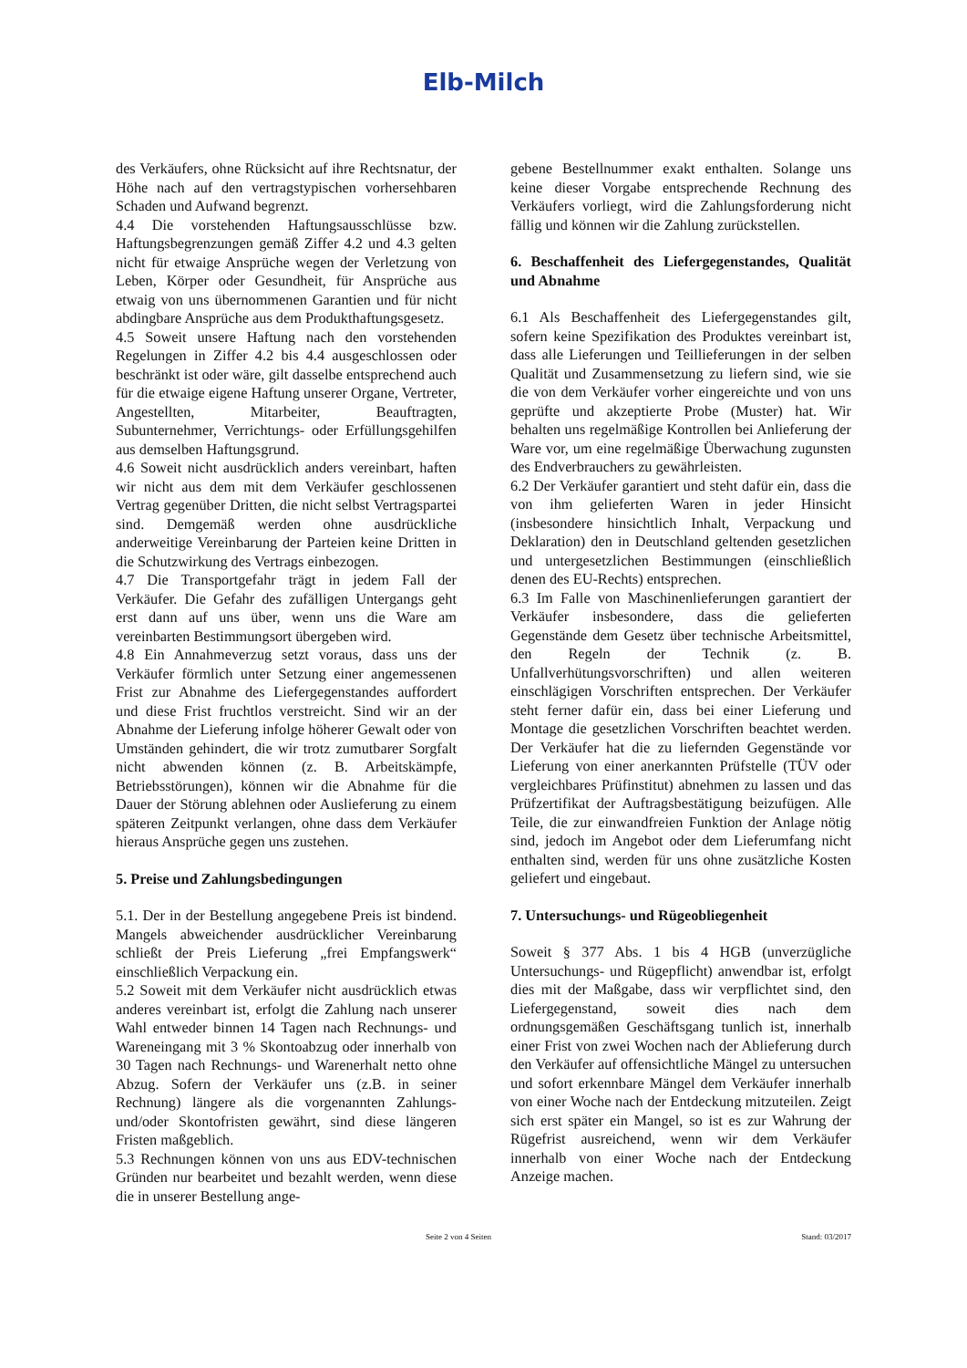Elb-Milch
des Verkäufers, ohne Rücksicht auf ihre Rechtsnatur, der Höhe nach auf den vertragstypischen vorhersehbaren Schaden und Aufwand begrenzt.
4.4 Die vorstehenden Haftungsausschlüsse bzw. Haftungsbegrenzungen gemäß Ziffer 4.2 und 4.3 gelten nicht für etwaige Ansprüche wegen der Verletzung von Leben, Körper oder Gesundheit, für Ansprüche aus etwaig von uns übernommenen Garantien und für nicht abdingbare Ansprüche aus dem Produkthaftungsgesetz.
4.5 Soweit unsere Haftung nach den vorstehenden Regelungen in Ziffer 4.2 bis 4.4 ausgeschlossen oder beschränkt ist oder wäre, gilt dasselbe entsprechend auch für die etwaige eigene Haftung unserer Organe, Vertreter, Angestellten, Mitarbeiter, Beauftragten, Subunternehmer, Verrichtungs- oder Erfüllungsgehilfen aus demselben Haftungsgrund.
4.6 Soweit nicht ausdrücklich anders vereinbart, haften wir nicht aus dem mit dem Verkäufer geschlossenen Vertrag gegenüber Dritten, die nicht selbst Vertragspartei sind. Demgemäß werden ohne ausdrückliche anderweitige Vereinbarung der Parteien keine Dritten in die Schutzwirkung des Vertrags einbezogen.
4.7 Die Transportgefahr trägt in jedem Fall der Verkäufer. Die Gefahr des zufälligen Untergangs geht erst dann auf uns über, wenn uns die Ware am vereinbarten Bestimmungsort übergeben wird.
4.8 Ein Annahmeverzug setzt voraus, dass uns der Verkäufer förmlich unter Setzung einer angemessenen Frist zur Abnahme des Liefergegenstandes auffordert und diese Frist fruchtlos verstreicht. Sind wir an der Abnahme der Lieferung infolge höherer Gewalt oder von Umständen gehindert, die wir trotz zumutbarer Sorgfalt nicht abwenden können (z. B. Arbeitskämpfe, Betriebsstörungen), können wir die Abnahme für die Dauer der Störung ablehnen oder Auslieferung zu einem späteren Zeitpunkt verlangen, ohne dass dem Verkäufer hieraus Ansprüche gegen uns zustehen.
5. Preise und Zahlungsbedingungen
5.1. Der in der Bestellung angegebene Preis ist bindend. Mangels abweichender ausdrücklicher Vereinbarung schließt der Preis Lieferung „frei Empfangswerk“ einschließlich Verpackung ein.
5.2 Soweit mit dem Verkäufer nicht ausdrücklich etwas anderes vereinbart ist, erfolgt die Zahlung nach unserer Wahl entweder binnen 14 Tagen nach Rechnungs- und Wareneingang mit 3 % Skontoabzug oder innerhalb von 30 Tagen nach Rechnungs- und Warenerhalt netto ohne Abzug. Sofern der Verkäufer uns (z.B. in seiner Rechnung) längere als die vorgenannten Zahlungs- und/oder Skontofristen gewährt, sind diese längeren Fristen maßgeblich.
5.3 Rechnungen können von uns aus EDV-technischen Gründen nur bearbeitet und bezahlt werden, wenn diese die in unserer Bestellung ange-
gebene Bestellnummer exakt enthalten. Solange uns keine dieser Vorgabe entsprechende Rechnung des Verkäufers vorliegt, wird die Zahlungsforderung nicht fällig und können wir die Zahlung zurückstellen.
6. Beschaffenheit des Liefergegenstandes, Qualität und Abnahme
6.1 Als Beschaffenheit des Liefergegenstandes gilt, sofern keine Spezifikation des Produktes vereinbart ist, dass alle Lieferungen und Teillieferungen in der selben Qualität und Zusammensetzung zu liefern sind, wie sie die von dem Verkäufer vorher eingereichte und von uns geprüfte und akzeptierte Probe (Muster) hat. Wir behalten uns regelmäßige Kontrollen bei Anlieferung der Ware vor, um eine regelmäßige Überwachung zugunsten des Endverbrauchers zu gewährleisten.
6.2 Der Verkäufer garantiert und steht dafür ein, dass die von ihm gelieferten Waren in jeder Hinsicht (insbesondere hinsichtlich Inhalt, Verpackung und Deklaration) den in Deutschland geltenden gesetzlichen und untergesetzlichen Bestimmungen (einschließlich denen des EU-Rechts) entsprechen.
6.3 Im Falle von Maschinenlieferungen garantiert der Verkäufer insbesondere, dass die gelieferten Gegenstände dem Gesetz über technische Arbeitsmittel, den Regeln der Technik (z. B. Unfallverhütungsvorschriften) und allen weiteren einschlägigen Vorschriften entsprechen. Der Verkäufer steht ferner dafür ein, dass bei einer Lieferung und Montage die gesetzlichen Vorschriften beachtet werden. Der Verkäufer hat die zu liefernden Gegenstände vor Lieferung von einer anerkannten Prüfstelle (TÜV oder vergleichbares Prüfinstitut) abnehmen zu lassen und das Prüfzertifikat der Auftragsbestätigung beizufügen. Alle Teile, die zur einwandfreien Funktion der Anlage nötig sind, jedoch im Angebot oder dem Lieferumfang nicht enthalten sind, werden für uns ohne zusätzliche Kosten geliefert und eingebaut.
7. Untersuchungs- und Rügeobliegenheit
Soweit § 377 Abs. 1 bis 4 HGB (unverzügliche Untersuchungs- und Rügepflicht) anwendbar ist, erfolgt dies mit der Maßgabe, dass wir verpflichtet sind, den Liefergegenstand, soweit dies nach dem ordnungsgemäßen Geschäftsgang tunlich ist, innerhalb einer Frist von zwei Wochen nach der Ablieferung durch den Verkäufer auf offensichtliche Mängel zu untersuchen und sofort erkennbare Mängel dem Verkäufer innerhalb von einer Woche nach der Entdeckung mitzuteilen. Zeigt sich erst später ein Mangel, so ist es zur Wahrung der Rügefrist ausreichend, wenn wir dem Verkäufer innerhalb von einer Woche nach der Entdeckung Anzeige machen.
Seite 2 von 4 Seiten Stand: 03/2017